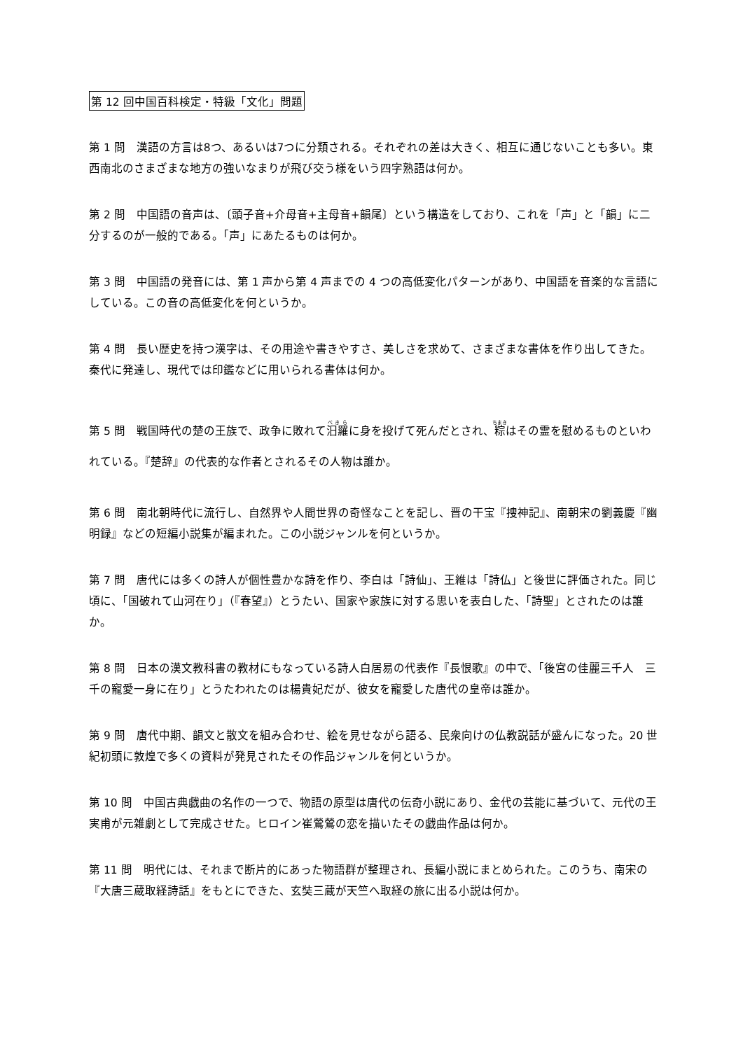第 12 回中国百科検定・特級「文化」問題
第 1 問　漢語の方言は8つ、あるいは7つに分類される。それぞれの差は大きく、相互に通じないことも多い。東西南北のさまざまな地方の強いなまりが飛び交う様をいう四字熟語は何か。
第 2 問　中国語の音声は、〔頭子音+介母音+主母音+韻尾〕という構造をしており、これを「声」と「韻」に二分するのが一般的である。「声」にあたるものは何か。
第 3 問　中国語の発音には、第 1 声から第 4 声までの 4 つの高低変化パターンがあり、中国語を音楽的な言語にしている。この音の高低変化を何というか。
第 4 問　長い歴史を持つ漢字は、その用途や書きやすさ、美しさを求めて、さまざまな書体を作り出してきた。秦代に発達し、現代では印鑑などに用いられる書体は何か。
第 5 問　戦国時代の楚の王族で、政争に敗れて汨羅に身を投げて死んだとされ、粽はその霊を慰めるものといわれている。『楚辞』の代表的な作者とされるその人物は誰か。
第 6 問　南北朝時代に流行し、自然界や人間世界の奇怪なことを記し、晋の干宝『捜神記』、南朝宋の劉義慶『幽明録』などの短編小説集が編まれた。この小説ジャンルを何というか。
第 7 問　唐代には多くの詩人が個性豊かな詩を作り、李白は「詩仙」、王維は「詩仏」と後世に評価された。同じ頃に、「国破れて山河在り」（『春望』）とうたい、国家や家族に対する思いを表白した、「詩聖」とされたのは誰か。
第 8 問　日本の漢文教科書の教材にもなっている詩人白居易の代表作『長恨歌』の中で、「後宮の佳麗三千人　三千の寵愛一身に在り」とうたわれたのは楊貴妃だが、彼女を寵愛した唐代の皇帝は誰か。
第 9 問　唐代中期、韻文と散文を組み合わせ、絵を見せながら語る、民衆向けの仏教説話が盛んになった。20 世紀初頭に敦煌で多くの資料が発見されたその作品ジャンルを何というか。
第 10 問　中国古典戯曲の名作の一つで、物語の原型は唐代の伝奇小説にあり、金代の芸能に基づいて、元代の王実甫が元雑劇として完成させた。ヒロイン崔鶯鶯の恋を描いたその戯曲作品は何か。
第 11 問　明代には、それまで断片的にあった物語群が整理され、長編小説にまとめられた。このうち、南宋の『大唐三蔵取経詩話』をもとにできた、玄奘三蔵が天竺へ取経の旅に出る小説は何か。